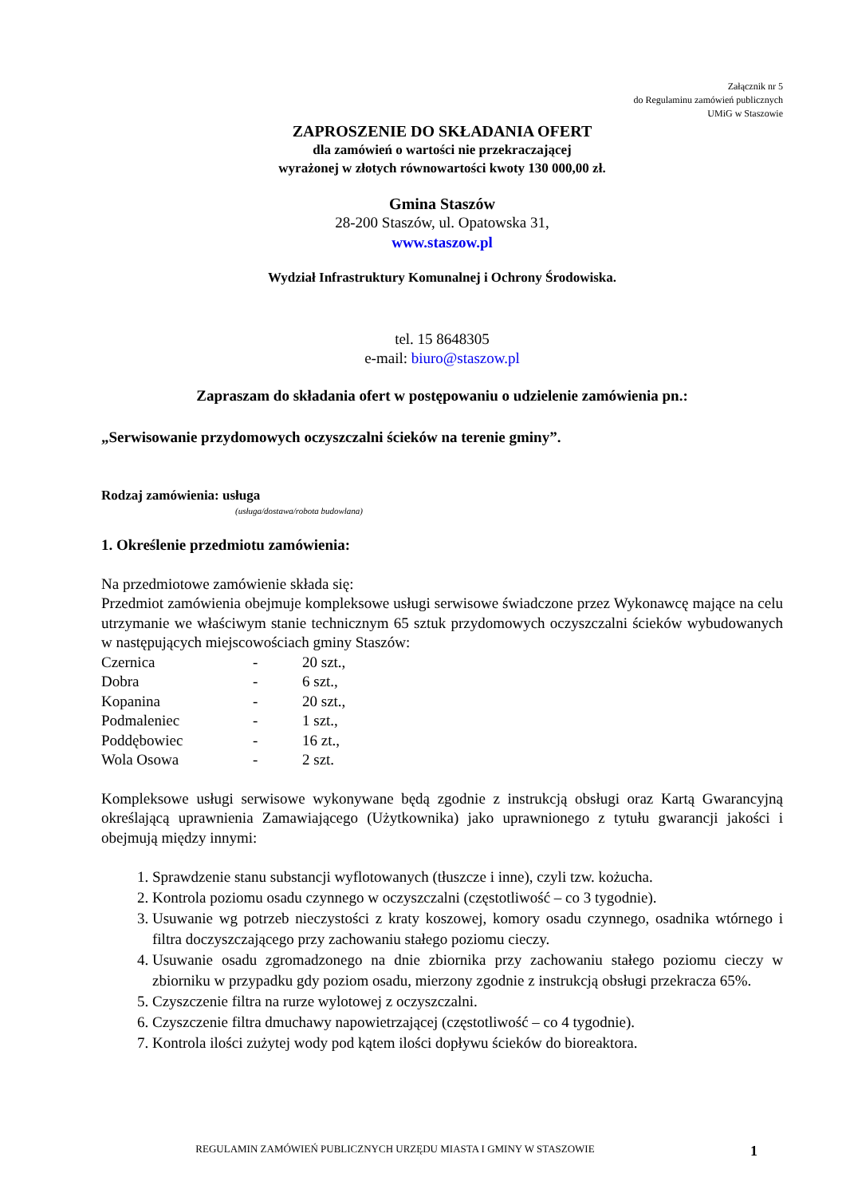Załącznik nr 5
do Regulaminu zamówień publicznych
UMiG w Staszowie
ZAPROSZENIE DO SKŁADANIA OFERT
dla zamówień o wartości nie przekraczającej
wyrażonej w złotych równowartości kwoty 130 000,00 zł.
Gmina Staszów
28-200 Staszów, ul. Opatowska 31,
www.staszow.pl
Wydział Infrastruktury Komunalnej i Ochrony Środowiska.
tel. 15 8648305
e-mail: biuro@staszow.pl
Zapraszam do składania ofert w postępowaniu o udzielenie zamówienia pn.:
„Serwisowanie przydomowych oczyszczalni ścieków na terenie gminy”.
Rodzaj zamówienia: usługa
(usługa/dostawa/robota budowlana)
1. Określenie przedmiotu zamówienia:
Na przedmiotowe zamówienie składa się:
Przedmiot zamówienia obejmuje kompleksowe usługi serwisowe świadczone przez Wykonawcę mające na celu utrzymanie we właściwym stanie technicznym 65 sztuk przydomowych oczyszczalni ścieków wybudowanych w następujących miejscowościach gminy Staszów:
Czernica - 20 szt.,
Dobra - 6 szt.,
Kopanina - 20 szt.,
Podmaleniec - 1 szt.,
Poddębowiec - 16 zt.,
Wola Osowa - 2 szt.
Kompleksowe usługi serwisowe wykonywane będą zgodnie z instrukcją obsługi oraz Kartą Gwarancyjną określającą uprawnienia Zamawiającego (Użytkownika) jako uprawnionego z tytułu gwarancji jakości i obejmują między innymi:
1. Sprawdzenie stanu substancji wyflotowanych (tłuszcze i inne), czyli tzw. kożucha.
2. Kontrola poziomu osadu czynnego w oczyszczalni (częstotliwość – co 3 tygodnie).
3. Usuwanie wg potrzeb nieczystości z kraty koszowej, komory osadu czynnego, osadnika wtórnego i filtra doczyszczającego przy zachowaniu stałego poziomu cieczy.
4. Usuwanie osadu zgromadzonego na dnie zbiornika przy zachowaniu stałego poziomu cieczy w zbiorniku w przypadku gdy poziom osadu, mierzony zgodnie z instrukcją obsługi przekracza 65%.
5. Czyszczenie filtra na rurze wylotowej z oczyszczalni.
6. Czyszczenie filtra dmuchawy napowietrzającej (częstotliwość – co 4 tygodnie).
7. Kontrola ilości zużytej wody pod kątem ilości dopływu ścieków do bioreaktora.
REGULAMIN ZAMÓWIEŃ PUBLICZNYCH URZĘDU MIASTA I GMINY W STASZOWIE
1